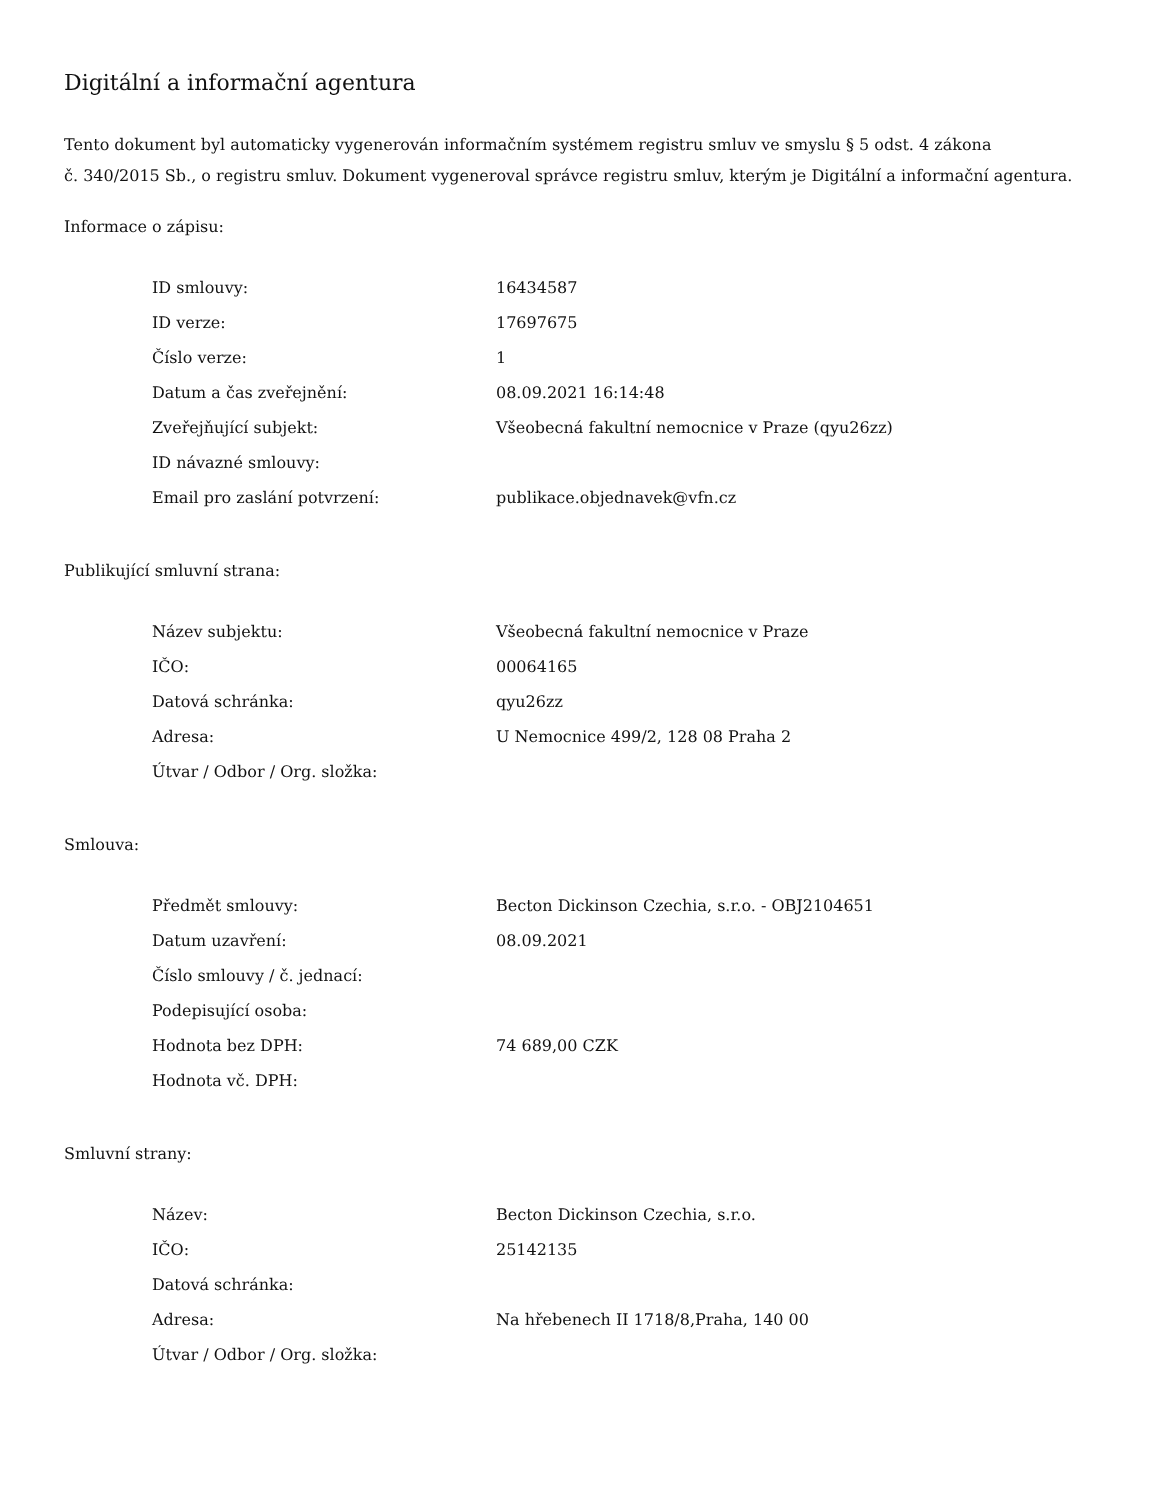Digitální a informační agentura
Tento dokument byl automaticky vygenerován informačním systémem registru smluv ve smyslu § 5 odst. 4 zákona
č. 340/2015 Sb., o registru smluv. Dokument vygeneroval správce registru smluv, kterým je Digitální a informační agentura.
Informace o zápisu:
| ID smlouvy: | 16434587 |
| ID verze: | 17697675 |
| Číslo verze: | 1 |
| Datum a čas zveřejnění: | 08.09.2021 16:14:48 |
| Zveřejňující subjekt: | Všeobecná fakultní nemocnice v Praze (qyu26zz) |
| ID návazné smlouvy: | |
| Email pro zaslání potvrzení: | publikace.objednavek@vfn.cz |
Publikující smluvní strana:
| Název subjektu: | Všeobecná fakultní nemocnice v Praze |
| IČO: | 00064165 |
| Datová schránka: | qyu26zz |
| Adresa: | U Nemocnice 499/2, 128 08 Praha 2 |
| Útvar / Odbor / Org. složka: | |
Smlouva:
| Předmět smlouvy: | Becton Dickinson Czechia, s.r.o. - OBJ2104651 |
| Datum uzavření: | 08.09.2021 |
| Číslo smlouvy / č. jednací: | |
| Podepisující osoba: | |
| Hodnota bez DPH: | 74 689,00 CZK |
| Hodnota vč. DPH: | |
Smluvní strany:
| Název: | Becton Dickinson Czechia, s.r.o. |
| IČO: | 25142135 |
| Datová schránka: | |
| Adresa: | Na hřebenech II 1718/8,Praha, 140 00 |
| Útvar / Odbor / Org. složka: | |